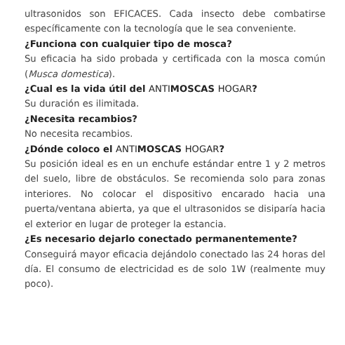ultrasonidos son EFICACES. Cada insecto debe combatirse específicamente con la tecnología que le sea conveniente.
¿Funciona con cualquier tipo de mosca?
Su eficacia ha sido probada y certificada con la mosca común (Musca domestica).
¿Cual es la vida útil del ANTIMOSCAS HOGAR?
Su duración es ilimitada.
¿Necesita recambios?
No necesita recambios.
¿Dónde coloco el ANTIMOSCAS HOGAR?
Su posición ideal es en un enchufe estándar entre 1 y 2 metros del suelo, libre de obstáculos. Se recomienda solo para zonas interiores. No colocar el dispositivo encarado hacia una puerta/ventana abierta, ya que el ultrasonidos se disiparía hacia el exterior en lugar de proteger la estancia.
¿Es necesario dejarlo conectado permanentemente?
Conseguirá mayor eficacia dejándolo conectado las 24 horas del día. El consumo de electricidad es de solo 1W (realmente muy poco).